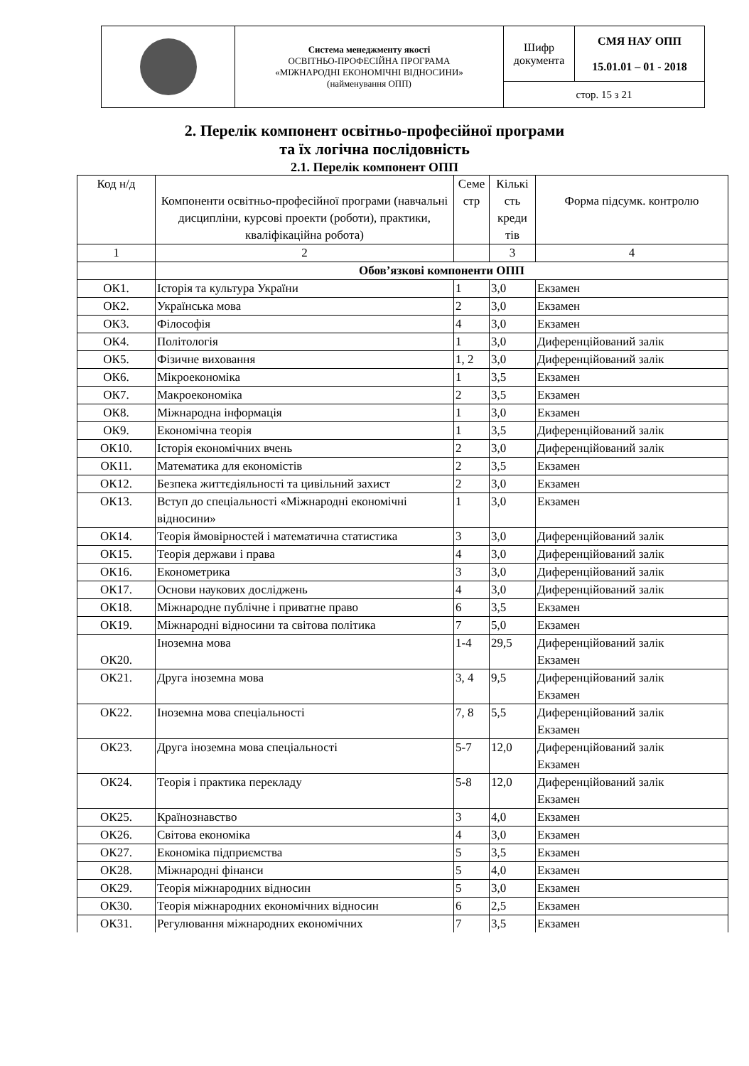| | Система менеджменту якості ОСВІТНЬО-ПРОФЕСІЙНА ПРОГРАМА «МІЖНАРОДНІ ЕКОНОМІЧНІ ВІДНОСИНИ» (найменування ОПП) | Шифр документа | СМЯ НАУ ОПП 15.01.01 – 01 - 2018 |
| | | стор. 15 з 21 | |
2. Перелік компонент освітньо-професійної програми
та їх логічна послідовність
2.1. Перелік компонент ОПП
| Код н/д | Компоненти освітньо-професійної програми (навчальні дисципліни, курсові проекти (роботи), практики, кваліфікаційна робота) | Семе стр | Кількі сть креди тів | Форма підсумк. контролю |
| --- | --- | --- | --- | --- |
| 1 | 2 | | 3 | 4 |
| | Обов’язкові компоненти ОПП | | | |
| ОК1. | Історія та культура України | 1 | 3,0 | Екзамен |
| ОК2. | Українська мова | 2 | 3,0 | Екзамен |
| ОК3. | Філософія | 4 | 3,0 | Екзамен |
| ОК4. | Політологія | 1 | 3,0 | Диференційований залік |
| ОК5. | Фізичне виховання | 1, 2 | 3,0 | Диференційований залік |
| ОК6. | Мікроекономіка | 1 | 3,5 | Екзамен |
| ОК7. | Макроекономіка | 2 | 3,5 | Екзамен |
| ОК8. | Міжнародна інформація | 1 | 3,0 | Екзамен |
| ОК9. | Економічна теорія | 1 | 3,5 | Диференційований залік |
| ОК10. | Історія економічних вчень | 2 | 3,0 | Диференційований залік |
| ОК11. | Математика для економістів | 2 | 3,5 | Екзамен |
| ОК12. | Безпека життєдіяльності та цивільний захист | 2 | 3,0 | Екзамен |
| ОК13. | Вступ до спеціальності «Міжнародні економічні відносини» | 1 | 3,0 | Екзамен |
| ОК14. | Теорія ймовірностей і математична статистика | 3 | 3,0 | Диференційований залік |
| ОК15. | Теорія держави і права | 4 | 3,0 | Диференційований залік |
| ОК16. | Економетрика | 3 | 3,0 | Диференційований залік |
| ОК17. | Основи наукових досліджень | 4 | 3,0 | Диференційований залік |
| ОК18. | Міжнародне публічне і приватне право | 6 | 3,5 | Екзамен |
| ОК19. | Міжнародні відносини та світова політика | 7 | 5,0 | Екзамен |
| ОК20. | Іноземна мова | 1-4 | 29,5 | Диференційований залік Екзамен |
| ОК21. | Друга іноземна мова | 3, 4 | 9,5 | Диференційований залік Екзамен |
| ОК22. | Іноземна мова спеціальності | 7, 8 | 5,5 | Диференційований залік Екзамен |
| ОК23. | Друга іноземна мова спеціальності | 5-7 | 12,0 | Диференційований залік Екзамен |
| ОК24. | Теорія і практика перекладу | 5-8 | 12,0 | Диференційований залік Екзамен |
| ОК25. | Країнознавство | 3 | 4,0 | Екзамен |
| ОК26. | Світова економіка | 4 | 3,0 | Екзамен |
| ОК27. | Економіка підприємства | 5 | 3,5 | Екзамен |
| ОК28. | Міжнародні фінанси | 5 | 4,0 | Екзамен |
| ОК29. | Теорія міжнародних відносин | 5 | 3,0 | Екзамен |
| ОК30. | Теорія міжнародних економічних відносин | 6 | 2,5 | Екзамен |
| ОК31. | Регулювання міжнародних економічних | 7 | 3,5 | Екзамен |